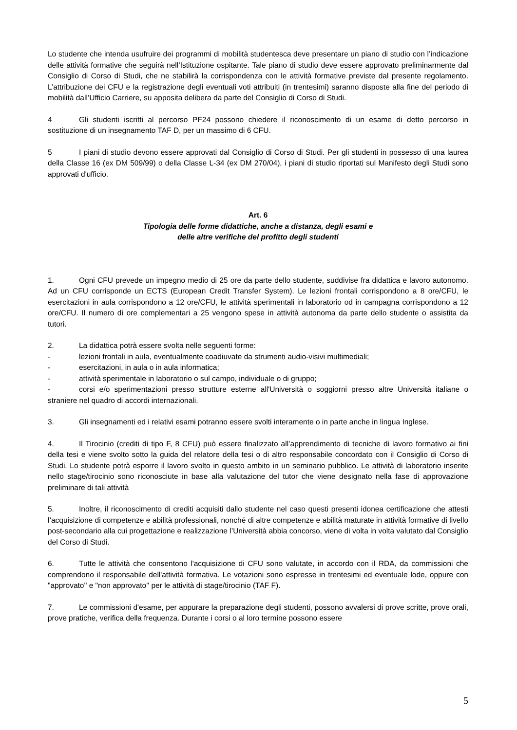Lo studente che intenda usufruire dei programmi di mobilità studentesca deve presentare un piano di studio con l’indicazione delle attività formative che seguirà nell’Istituzione ospitante. Tale piano di studio deve essere approvato preliminarmente dal Consiglio di Corso di Studi, che ne stabilirà la corrispondenza con le attività formative previste dal presente regolamento. L’attribuzione dei CFU e la registrazione degli eventuali voti attribuiti (in trentesimi) saranno disposte alla fine del periodo di mobilità dall’Ufficio Carriere, su apposita delibera da parte del Consiglio di Corso di Studi.
4 Gli studenti iscritti al percorso PF24 possono chiedere il riconoscimento di un esame di detto percorso in sostituzione di un insegnamento TAF D, per un massimo di 6 CFU.
5 I piani di studio devono essere approvati dal Consiglio di Corso di Studi. Per gli studenti in possesso di una laurea della Classe 16 (ex DM 509/99) o della Classe L-34 (ex DM 270/04), i piani di studio riportati sul Manifesto degli Studi sono approvati d'ufficio.
Art. 6
Tipologia delle forme didattiche, anche a distanza, degli esami e
delle altre verifiche del profitto degli studenti
1. Ogni CFU prevede un impegno medio di 25 ore da parte dello studente, suddivise fra didattica e lavoro autonomo. Ad un CFU corrisponde un ECTS (European Credit Transfer System). Le lezioni frontali corrispondono a 8 ore/CFU, le esercitazioni in aula corrispondono a 12 ore/CFU, le attività sperimentali in laboratorio od in campagna corrispondono a 12 ore/CFU. Il numero di ore complementari a 25 vengono spese in attività autonoma da parte dello studente o assistita da tutori.
2. La didattica potrà essere svolta nelle seguenti forme:
- lezioni frontali in aula, eventualmente coadiuvate da strumenti audio-visivi multimediali;
- esercitazioni, in aula o in aula informatica;
- attività sperimentale in laboratorio o sul campo, individuale o di gruppo;
- corsi e/o sperimentazioni presso strutture esterne all'Università o soggiorni presso altre Università italiane o straniere nel quadro di accordi internazionali.
3. Gli insegnamenti ed i relativi esami potranno essere svolti interamente o in parte anche in lingua Inglese.
4. Il Tirocinio (crediti di tipo F, 8 CFU) può essere finalizzato all’apprendimento di tecniche di lavoro formativo ai fini della tesi e viene svolto sotto la guida del relatore della tesi o di altro responsabile concordato con il Consiglio di Corso di Studi. Lo studente potrà esporre il lavoro svolto in questo ambito in un seminario pubblico. Le attività di laboratorio inserite nello stage/tirocinio sono riconosciute in base alla valutazione del tutor che viene designato nella fase di approvazione preliminare di tali attività
5. Inoltre, il riconoscimento di crediti acquisiti dallo studente nel caso questi presenti idonea certificazione che attesti l’acquisizione di competenze e abilità professionali, nonché di altre competenze e abilità maturate in attività formative di livello post-secondario alla cui progettazione e realizzazione l’Università abbia concorso, viene di volta in volta valutato dal Consiglio del Corso di Studi.
6. Tutte le attività che consentono l'acquisizione di CFU sono valutate, in accordo con il RDA, da commissioni che comprendono il responsabile dell'attività formativa. Le votazioni sono espresse in trentesimi ed eventuale lode, oppure con "approvato'' e "non approvato'' per le attività di stage/tirocinio (TAF F).
7. Le commissioni d'esame, per appurare la preparazione degli studenti, possono avvalersi di prove scritte, prove orali, prove pratiche, verifica della frequenza. Durante i corsi o al loro termine possono essere
5